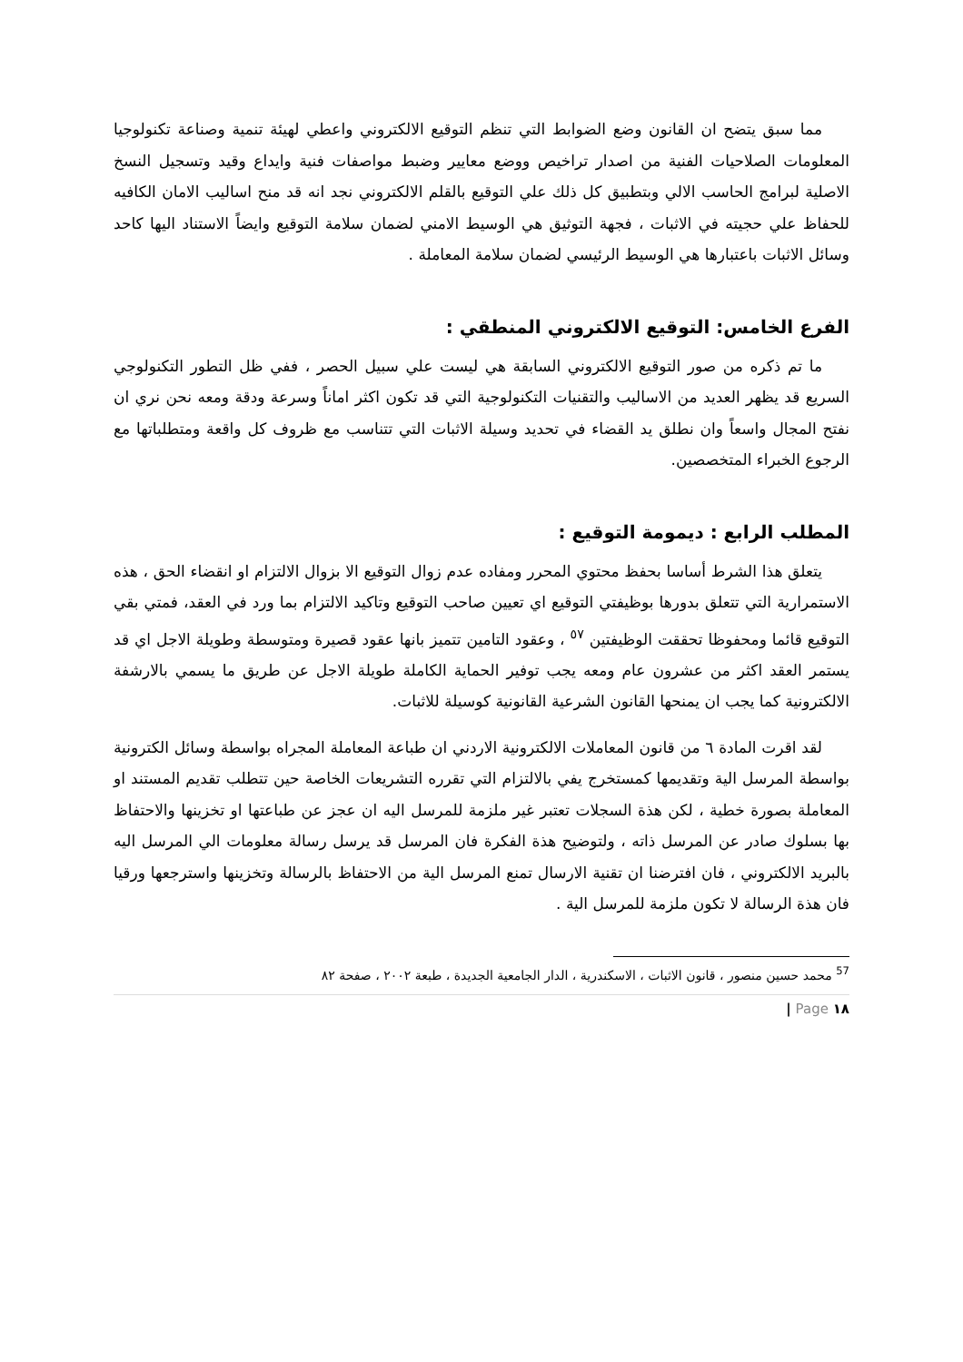مما سبق يتضح ان القانون وضع الضوابط التي تنظم التوقيع الالكتروني واعطي لهيئة تنمية وصناعة تكنولوجيا المعلومات الصلاحيات الفنية من اصدار تراخيص ووضع معايير وضبط مواصفات فنية وايداع وقيد وتسجيل النسخ الاصلية لبرامج الحاسب الالي وبتطبيق كل ذلك علي التوقيع بالقلم الالكتروني نجد انه قد منح اساليب الامان الكافيه للحفاظ علي حجيته في الاثبات ، فجهة التوثيق هي الوسيط الامني لضمان سلامة التوقيع وايضاً الاستناد اليها كاحد وسائل الاثبات باعتبارها هي الوسيط الرئيسي لضمان سلامة المعاملة .
الفرع الخامس: التوقيع الالكتروني المنطقي :
ما تم ذكره من صور التوقيع الالكتروني السابقة هي ليست علي سبيل الحصر ، ففي ظل التطور التكنولوجي السريع قد يظهر العديد من الاساليب والتقنيات التكنولوجية التي قد تكون اكثر اماناً وسرعة ودقة ومعه نحن نري ان نفتح المجال واسعاً وان نطلق يد القضاء في تحديد وسيلة الاثبات التي تتناسب مع ظروف كل واقعة ومتطلباتها مع الرجوع الخبراء المتخصصين.
المطلب الرابع : ديمومة التوقيع :
يتعلق هذا الشرط أساسا بحفظ محتوي المحرر ومفاده عدم زوال التوقيع الا بزوال الالتزام او انقضاء الحق ، هذه الاستمرارية التي تتعلق بدورها بوظيفتي التوقيع اي تعيين صاحب التوقيع وتاكيد الالتزام بما ورد في العقد، فمتي بقي التوقيع قائما ومحفوظا تحققت الوظيفتين <sup>٥٧</sup> ، وعقود التامين تتميز بانها عقود قصيرة ومتوسطة وطويلة الاجل اي قد يستمر العقد اكثر من عشرون عام ومعه يجب توفير الحماية الكاملة طويلة الاجل عن طريق ما يسمي بالارشفة الالكترونية كما يجب ان يمنحها القانون الشرعية القانونية كوسيلة للاثبات.
لقد اقرت المادة ٦ من قانون المعاملات الالكترونية الاردني ان طباعة المعاملة المجراه بواسطة وسائل الكترونية بواسطة المرسل الية وتقديمها كمستخرج يفي بالالتزام التي تقرره التشريعات الخاصة حين تتطلب تقديم المستند او المعاملة بصورة خطية ، لكن هذة السجلات تعتبر غير ملزمة للمرسل اليه ان عجز عن طباعتها او تخزينها والاحتفاظ بها بسلوك صادر عن المرسل ذاته ، ولتوضيح هذة الفكرة فان المرسل قد يرسل رسالة معلومات الي المرسل اليه بالبريد الالكتروني ، فان افترضنا ان تقنية الارسال تمنع المرسل الية من الاحتفاظ بالرسالة وتخزينها واسترجعها ورقيا فان هذة الرسالة لا تكون ملزمة للمرسل الية .
<sup>57</sup> محمد حسين منصور ، قانون الاثبات ، الاسكندرية ، الدار الجامعية الجديدة ، طبعة ٢٠٠٢ ، صفحة ٨٢
١٨ Page |